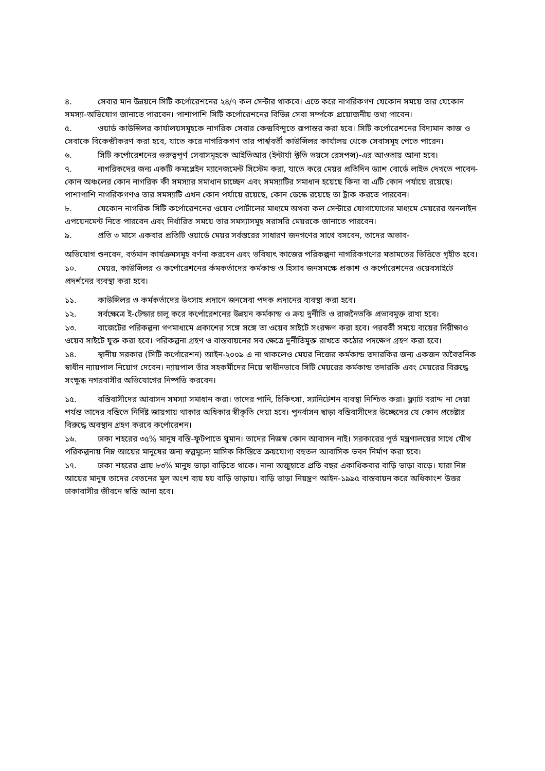৪. সেবার মান উন্নয়নে সিটি কর্পোরেশনের ২৪/৭ কল সেন্টার থাকবে। এতে করে নাগরিকগণ যেকোন সময়ে তার যেকোন সমস্যা-অভিযোগ জানাতে পারবেন। পাশাপাশি সিটি কর্পোরেশনের বিভিন্ন সেবা সর্ম্পকে প্রয়োজনীয় তথ্য পাবেন।
৫. ওয়ার্ড কাউন্সিলর কার্যালয়সমূহকে নাগরিক সেবার কেন্দ্রবিন্দুতে রূপান্তর করা হবে। সিটি কর্পোরেশনের বিদ্যমান কাজ ও সেবাকে বিকেন্দ্রীকরণ করা হবে, যাতে করে নাগরিকগণ তার পার্শ্ববর্তী কাউন্সিলর কার্যালয় থেকে সেবাসমূহ পেতে পারেন।
৬. সিটি কর্পোরেশনের গুরুত্বপূর্ণ সেবাসমূহকে আইভিআর (ইন্টার্যা ক্টভি ভয়সে রেসপন্স)-এর আওতায় আনা হবে।
৭. নাগরিকদের জন্য একটি কমপ্লেইন ম্যানেজমেন্ট সিস্টেম করা, যাতে করে মেয়র প্রতিদিন ড্যাশ বোর্ডে লাইভ দেখতে পাবেন-কোন অঞ্চলের কোন নাগরিক কী সমস্যার সমাধান চাচ্ছেন এবং সমস্যাটির সমাধান হয়েছে কিনা বা এটি কোন পর্যায়ে রয়েছে। পাশাপাশি নাগরিকগণও তার সমস্যাটি এখন কোন পর্যায়ে রয়েছে, কোন ডেস্কে রয়েছে তা ট্রাক করতে পারবেন।
৮. যেকোন নাগরিক সিটি কর্পোরেশনের ওয়েব পোর্টালের মাধ্যমে অথবা কল সেন্টারে যোগাযোগের মাধ্যমে মেয়রের অনলাইন এপয়েনমেন্ট নিতে পারবেন এবং নির্ধারিত সময়ে তার সমস্যাসমূহ সরাসরি মেয়রকে জানাতে পারবেন।
৯. প্রতি ৩ মাসে একবার প্রতিটি ওয়ার্ডে মেয়র সর্বস্তরের সাধারণ জনগণের সাথে বসবেন, তাদের অভাব-
অভিযোগ শুনবেন, বর্তমান কার্যক্রমসমূহ বর্ণনা করবেন এবং ভবিষ্যৎ কাজের পরিকল্পনা নাগরিকগণের মতামতের ভিত্তিতে গৃহীত হবে।
১০. মেয়র, কাউন্সিলর ও কর্পোরেশনের র্কমকর্তাদের কর্মকান্ড ও হিসাব জনসমক্ষে প্রকাশ ও কর্পোরেশনের ওয়েবসাইটে প্রদর্শনের ব্যবস্থা করা হবে।
১১. কাউন্সিলর ও কর্মকর্তাদের উৎসাহ প্রদানে জনসেবা পদক প্রদানের ব্যবস্থা করা হবে।
১২. সর্বক্ষেত্রে ই-টেন্ডার চালু করে কর্পোরেশনের উন্নয়ন কর্মকান্ড ও ক্রয় দুর্নীতি ও রাজনৈতকি প্রভাবমুক্ত রাখা হবে।
১৩. বাজেটের পরিকল্পনা গণমাধ্যমে প্রকাশের সঙ্গে সঙ্গে তা ওয়েব সাইটে সংরক্ষণ করা হবে। পরবর্তী সময়ে ব্যয়ের নিরীক্ষাও ওয়েব সাইটে যুক্ত করা হবে। পরিকল্পনা গ্রহণ ও বাস্তবায়নের সব ক্ষেত্রে দুর্নীতিমুক্ত রাখতে কঠোর পদক্ষেপ গ্রহণ করা হবে।
১৪. স্থানীয় সরকার (সিটি কর্পোরেশন) আইন-২০০৯ এ না থাকলেও মেয়র নিজের কর্মকান্ড তদারকির জন্য একজন অবৈতনিক স্বাধীন ন্যায়পাল নিয়োগ দেবেন। ন্যায়পাল তাঁর সহকর্মীদের নিয়ে স্বাধীনভাবে সিটি মেয়রের কর্মকান্ড তদারকি এবং মেয়রের বিরুদ্ধে সংক্ষুব্ধ নগরবাসীর অভিযোগের নিষ্পত্তি করবেন।
১৫. বস্তিবাসীদের আবাসন সমস্যা সমাধান করা। তাদের পানি, চিকিৎসা, স্যানিটেশন ব্যবস্থা নিশ্চিত করা। ফ্ল্যাট বরাদ্দ না দেয়া পর্যন্ত তাদের বস্তিতে নির্দিষ্ট জায়গায় থাকার অধিকার স্বীকৃতি দেয়া হবে। পুনর্বাসন ছাড়া বস্তিবাসীদের উচ্ছেদের যে কোন প্রচেষ্টার বিরুদ্ধে অবস্থান গ্রহণ করবে কর্পোরেশন।
১৬. ঢাকা শহরের ৩৫% মানুষ বস্তি-ফুটপাতে ঘুমান। তাদের নিজস্ব কোন আবাসন নাই। সরকারের পূর্ত মন্ত্রণালয়ের সাথে যৌথ পরিকল্পনায় নিম্ন আয়ের মানুষের জন্য স্বল্পমূল্যে মাসিক কিস্তিতে ক্রয়যোগ্য বহুতল আবাসিক ভবন নির্মাণ করা হবে।
১৭. ঢাকা শহরের প্রায় ৮৩% মানুষ ভাড়া বাড়িতে থাকে। নানা অজুহাতে প্রতি বছর একাধিকবার বাড়ি ভাড়া বাড়ে। যারা নিম্ন আয়ের মানুষ তাদের বেতনের মূল অংশ ব্যয় হয় বাড়ি ভাড়ায়। বাড়ি ভাড়া নিয়ন্ত্রণ আইন-১৯৯৫ বাস্তবায়ন করে অধিকাংশ উত্তর ঢাকাবাসীর জীবনে স্বস্তি আনা হবে।